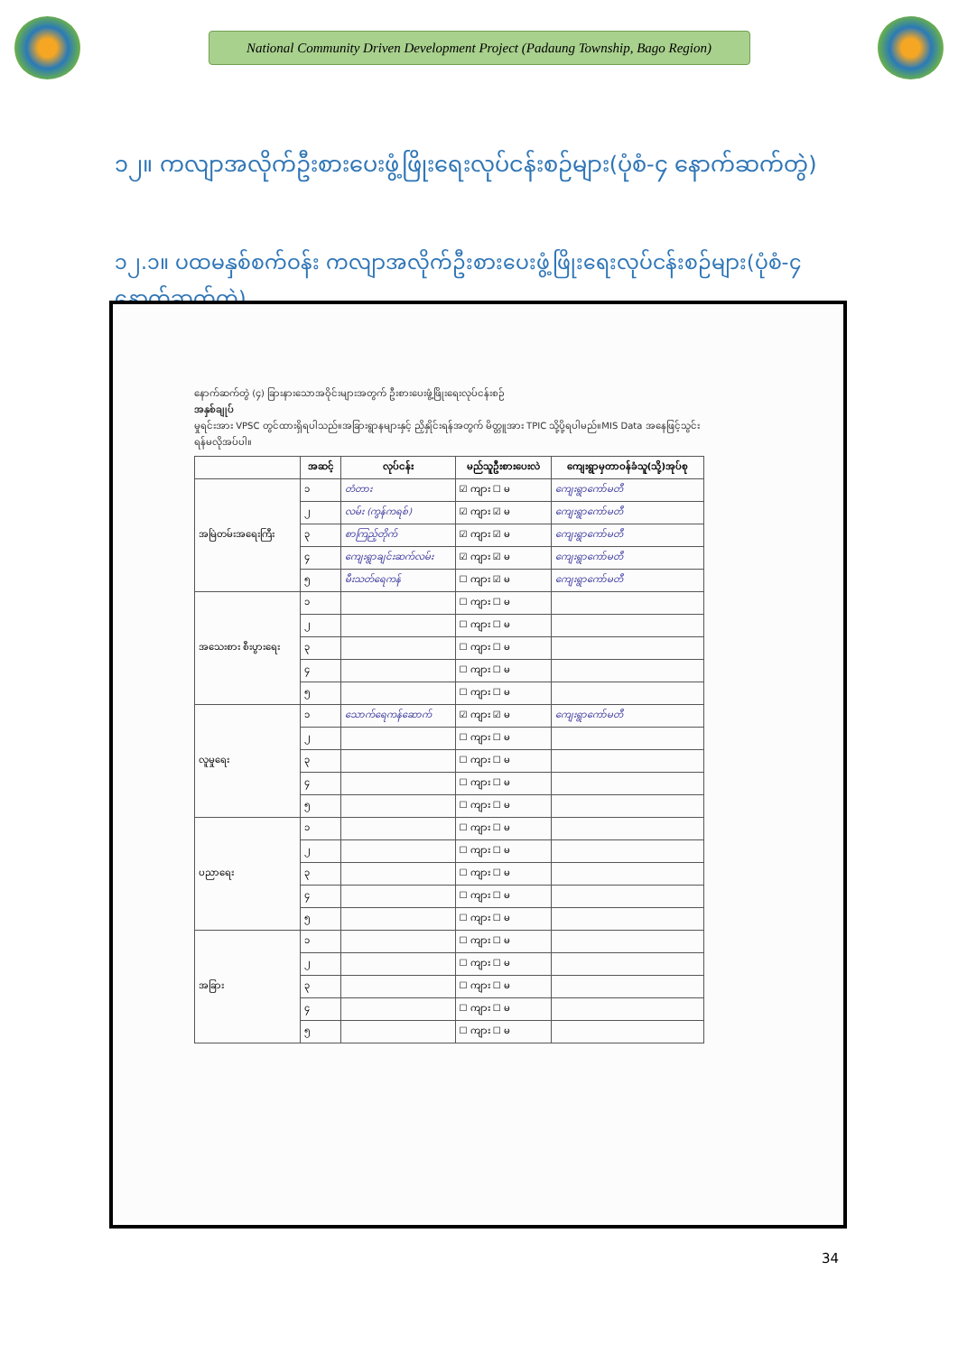National Community Driven Development Project (Padaung Township, Bago Region)
၁၂။ ကလျာအလိုက်ဦးစားပေးဖွံ့ဖြိုးရေးလုပ်ငန်းစဉ်များ(ပုံစံ-၄ နောက်ဆက်တွဲ)
၁၂.၁။ ပထမနှစ်စက်ဝန်း ကလျာအလိုက်ဦးစားပေးဖွံ့ဖြိုးရေးလုပ်ငန်းစဉ်များ(ပုံစံ-၄ နောက်ဆက်တွဲ)
နောက်ဆက်တွဲ (၄) ခြားနားသောအဝိုင်းများအတွက် ဦးစားပေးဖွံ့ဖြိုးရေးလုပ်ငန်းစဉ်
အနှစ်ချုပ်
မှုရင်းအား VPSC တွင်ထားရှိရပါသည်။အခြားရွာနများနှင့် ညှိနှိုင်းရန်အတွက် မိတ္တူအား TPIC သို့ပို့ရပါမည်။MIS Data အနေဖြင့်သွင်းရန်မလိုအပ်ပါ။
| | အဆင့် | လုပ်ငန်း | မည်သူဦးစားပေးလဲ | ကျေးရွာမှတာဝန်ခံသူ(သို့)အုပ်စု |
| --- | --- | --- | --- | --- |
| အမြဲတမ်းအရေးကြီး | ၁ | တံတား | ☑ ကျား ☐ မ | ကျေးရွာကော်မတီ |
| | ၂ | လမ်း (ကွန်ကရစ်) | ☑ ကျား ☑ မ | ကျေးရွာကော်မတီ |
| | ၃ | စာကြည့်တိုက် | ☑ ကျား ☑ မ | ကျေးရွာကော်မတီ |
| | ၄ | ကျေးရွာချင်းဆက်လမ်း | ☑ ကျား ☑ မ | ကျေးရွာကော်မတီ |
| | ၅ | မီးသတ်ရေကန် | ☐ ကျား ☑ မ | ကျေးရွာကော်မတီ |
| အသေးစား စီးပွားရေး | ၁ | | ☐ ကျား ☐ မ | |
| | ၂ | | ☐ ကျား ☐ မ | |
| | ၃ | | ☐ ကျား ☐ မ | |
| | ၄ | | ☐ ကျား ☐ မ | |
| | ၅ | | ☐ ကျား ☐ မ | |
| လူမှုရေး | ၁ | သောက်ရေကန်ဆောက် | ☑ ကျား ☑ မ | ကျေးရွာကော်မတီ |
| | ၂ | | ☐ ကျား ☐ မ | |
| | ၃ | | ☐ ကျား ☐ မ | |
| | ၄ | | ☐ ကျား ☐ မ | |
| | ၅ | | ☐ ကျား ☐ မ | |
| ပညာရေး | ၁ | | ☐ ကျား ☐ မ | |
| | ၂ | | ☐ ကျား ☐ မ | |
| | ၃ | | ☐ ကျား ☐ မ | |
| | ၄ | | ☐ ကျား ☐ မ | |
| | ၅ | | ☐ ကျား ☐ မ | |
| အခြား | ၁ | | ☐ ကျား ☐ မ | |
| | ၂ | | ☐ ကျား ☐ မ | |
| | ၃ | | ☐ ကျား ☐ မ | |
| | ၄ | | ☐ ကျား ☐ မ | |
| | ၅ | | ☐ ကျား ☐ မ | |
34